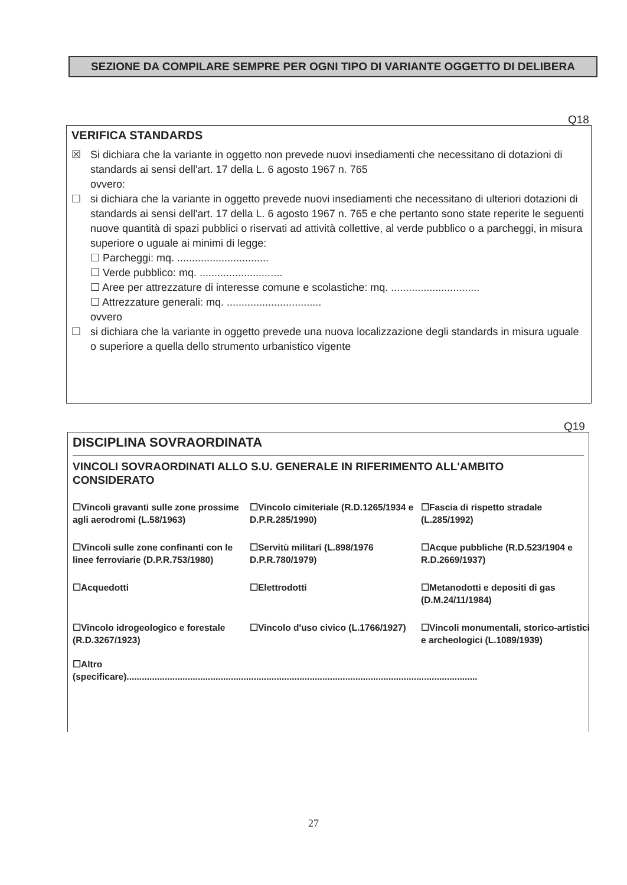SEZIONE DA COMPILARE SEMPRE PER OGNI TIPO DI VARIANTE OGGETTO DI DELIBERA
Q18
VERIFICA STANDARDS
☒ Si dichiara che la variante in oggetto non prevede nuovi insediamenti che necessitano di dotazioni di standards ai sensi dell'art. 17 della L. 6 agosto 1967 n. 765
ovvero:
☐ si dichiara che la variante in oggetto prevede nuovi insediamenti che necessitano di ulteriori dotazioni di standards ai sensi dell'art. 17 della L. 6 agosto 1967 n. 765 e che pertanto sono state reperite le seguenti nuove quantità di spazi pubblici o riservati ad attività collettive, al verde pubblico o a parcheggi, in misura superiore o uguale ai minimi di legge:
☐ Parcheggi: mq. ...............................
☐ Verde pubblico: mq. ............................
☐ Aree per attrezzature di interesse comune e scolastiche: mq. ..............................
☐ Attrezzature generali: mq. ................................
ovvero
☐ si dichiara che la variante in oggetto prevede una nuova localizzazione degli standards in misura uguale o superiore a quella dello strumento urbanistico vigente
Q19
DISCIPLINA SOVRAORDINATA
VINCOLI SOVRAORDINATI ALLO S.U. GENERALE IN RIFERIMENTO ALL'AMBITO CONSIDERATO
☐Vincoli gravanti sulle zone prossime agli aerodromi (L.58/1963)
☐Vincolo cimiteriale (R.D.1265/1934 e D.P.R.285/1990)
☐Fascia di rispetto stradale (L.285/1992)
☐Vincoli sulle zone confinanti con le linee ferroviarie (D.P.R.753/1980)
☐Servitù militari (L.898/1976 D.P.R.780/1979)
☐Acque pubbliche (R.D.523/1904 e R.D.2669/1937)
☐Acquedotti
☐Elettrodotti
☐Metanodotti e depositi di gas (D.M.24/11/1984)
☐Vincolo idrogeologico e forestale (R.D.3267/1923)
☐Vincolo d'uso civico (L.1766/1927)
☐Vincoli monumentali, storico-artistici e archeologici (L.1089/1939)
☐Altro
(specificare)..........................................................................................................................................
27